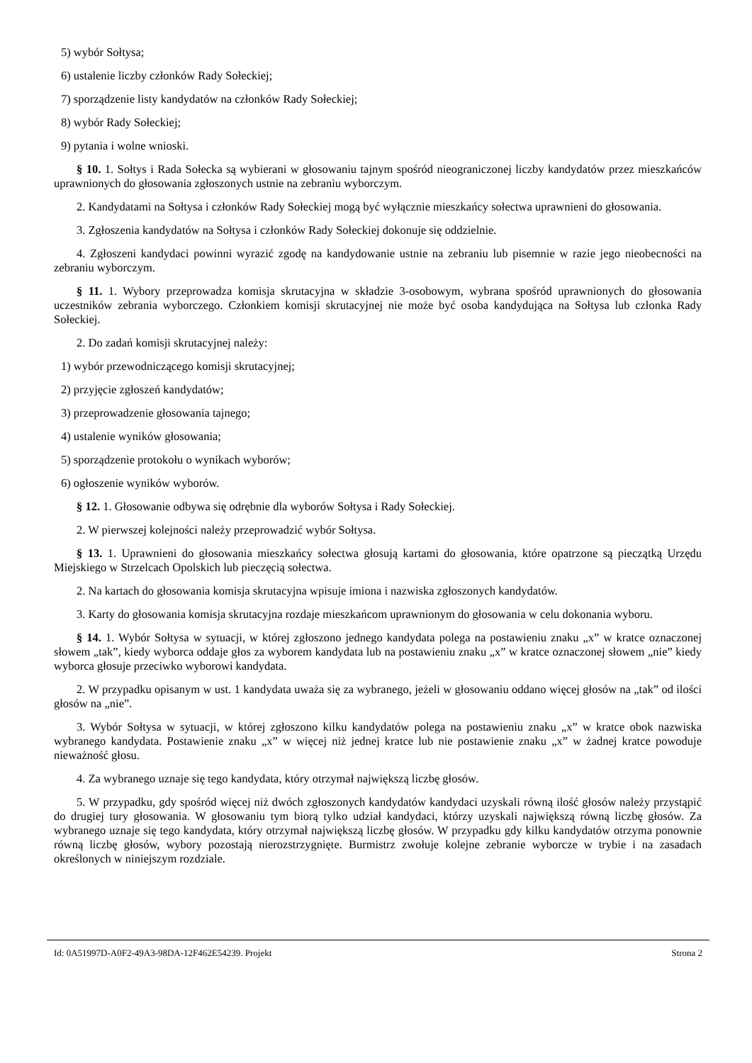5) wybór Sołtysa;
6) ustalenie liczby członków Rady Sołeckiej;
7) sporządzenie listy kandydatów na członków Rady Sołeckiej;
8) wybór Rady Sołeckiej;
9) pytania i wolne wnioski.
§ 10. 1. Sołtys i Rada Sołecka są wybierani w głosowaniu tajnym spośród nieograniczonej liczby kandydatów przez mieszkańców uprawnionych do głosowania zgłoszonych ustnie na zebraniu wyborczym.
2. Kandydatami na Sołtysa i członków Rady Sołeckiej mogą być wyłącznie mieszkańcy sołectwa uprawnieni do głosowania.
3. Zgłoszenia kandydatów na Sołtysa i członków Rady Sołeckiej dokonuje się oddzielnie.
4. Zgłoszeni kandydaci powinni wyrazić zgodę na kandydowanie ustnie na zebraniu lub pisemnie w razie jego nieobecności na zebraniu wyborczym.
§ 11. 1. Wybory przeprowadza komisja skrutacyjna w składzie 3-osobowym, wybrana spośród uprawnionych do głosowania uczestników zebrania wyborczego. Członkiem komisji skrutacyjnej nie może być osoba kandydująca na Sołtysa lub członka Rady Sołeckiej.
2. Do zadań komisji skrutacyjnej należy:
1) wybór przewodniczącego komisji skrutacyjnej;
2) przyjęcie zgłoszeń kandydatów;
3) przeprowadzenie głosowania tajnego;
4) ustalenie wyników głosowania;
5) sporządzenie protokołu o wynikach wyborów;
6) ogłoszenie wyników wyborów.
§ 12. 1. Głosowanie odbywa się odrębnie dla wyborów Sołtysa i Rady Sołeckiej.
2. W pierwszej kolejności należy przeprowadzić wybór Sołtysa.
§ 13. 1. Uprawnieni do głosowania mieszkańcy sołectwa głosują kartami do głosowania, które opatrzone są pieczątką Urzędu Miejskiego w Strzelcach Opolskich lub pieczęcią sołectwa.
2. Na kartach do głosowania komisja skrutacyjna wpisuje imiona i nazwiska zgłoszonych kandydatów.
3. Karty do głosowania komisja skrutacyjna rozdaje mieszkańcom uprawnionym do głosowania w celu dokonania wyboru.
§ 14. 1. Wybór Sołtysa w sytuacji, w której zgłoszono jednego kandydata polega na postawieniu znaku „x” w kratce oznaczonej słowem „tak”, kiedy wyborca oddaje głos za wyborem kandydata lub na postawieniu znaku „x” w kratce oznaczonej słowem „nie” kiedy wyborca głosuje przeciwko wyborowi kandydata.
2. W przypadku opisanym w ust. 1 kandydata uważa się za wybranego, jeżeli w głosowaniu oddano więcej głosów na „tak” od ilości głosów na „nie”.
3. Wybór Sołtysa w sytuacji, w której zgłoszono kilku kandydatów polega na postawieniu znaku „x” w kratce obok nazwiska wybranego kandydata. Postawienie znaku „x” w więcej niż jednej kratce lub nie postawienie znaku „x” w żadnej kratce powoduje nieważność głosu.
4. Za wybranego uznaje się tego kandydata, który otrzymał największą liczbę głosów.
5. W przypadku, gdy spośród więcej niż dwóch zgłoszonych kandydatów kandydaci uzyskali równą ilość głosów należy przystąpić do drugiej tury głosowania. W głosowaniu tym biorą tylko udział kandydaci, którzy uzyskali największą równą liczbę głosów. Za wybranego uznaje się tego kandydata, który otrzymał największą liczbę głosów. W przypadku gdy kilku kandydatów otrzyma ponownie równą liczbę głosów, wybory pozostają nierozstrzygnięte. Burmistrz zwołuje kolejne zebranie wyborcze w trybie i na zasadach określonych w niniejszym rozdziale.
Id: 0A51997D-A0F2-49A3-98DA-12F462E54239. Projekt Strona 2